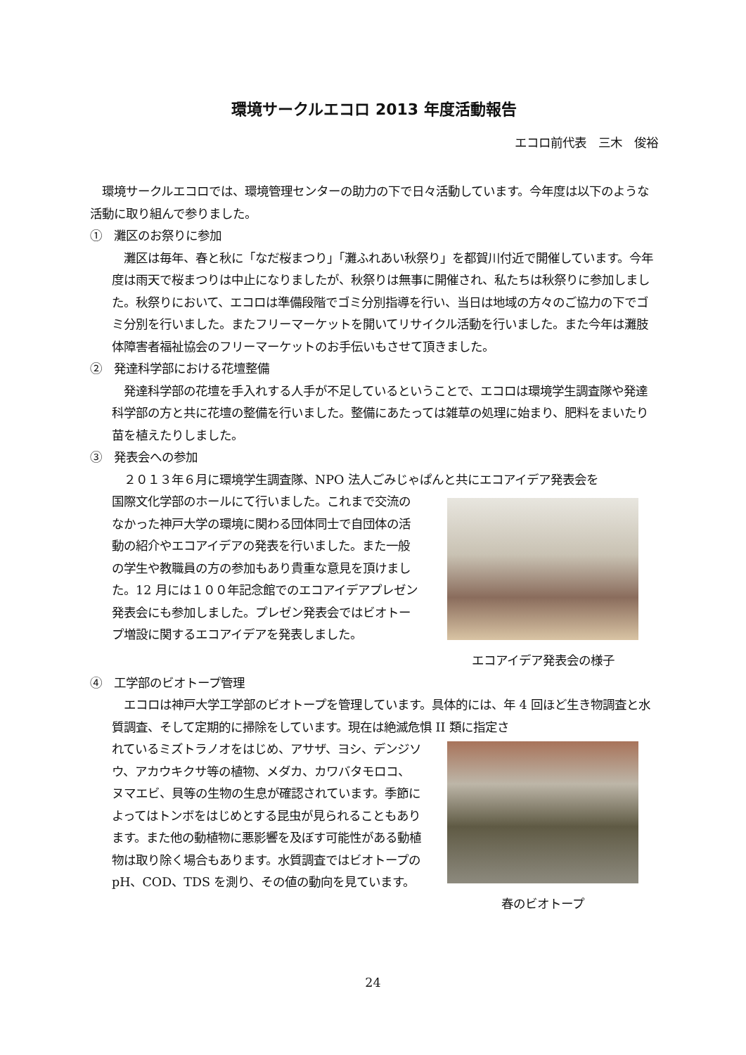環境サークルエコロ 2013 年度活動報告
エコロ前代表　三木　俊裕
　環境サークルエコロでは、環境管理センターの助力の下で日々活動しています。今年度は以下のような活動に取り組んで参りました。
①　灘区のお祭りに参加
　灘区は毎年、春と秋に「なだ桜まつり」「灘ふれあい秋祭り」を都賀川付近で開催しています。今年度は雨天で桜まつりは中止になりましたが、秋祭りは無事に開催され、私たちは秋祭りに参加しました。秋祭りにおいて、エコロは準備段階でゴミ分別指導を行い、当日は地域の方々のご協力の下でゴミ分別を行いました。またフリーマーケットを開いてリサイクル活動を行いました。また今年は灘肢体障害者福祉協会のフリーマーケットのお手伝いもさせて頂きました。
②　発達科学部における花壇整備
　発達科学部の花壇を手入れする人手が不足しているということで、エコロは環境学生調査隊や発達科学部の方と共に花壇の整備を行いました。整備にあたっては雑草の処理に始まり、肥料をまいたり苗を植えたりしました。
③　発表会への参加
　２０１３年６月に環境学生調査隊、NPO 法人ごみじゃぱんと共にエコアイデア発表会を
国際文化学部のホールにて行いました。これまで交流のなかった神戸大学の環境に関わる団体同士で自団体の活動の紹介やエコアイデアの発表を行いました。また一般の学生や教職員の方の参加もあり貴重な意見を頂けました。12 月には１００年記念館でのエコアイデアプレゼン発表会にも参加しました。プレゼン発表会ではビオトープ増設に関するエコアイデアを発表しました。
エコアイデア発表会の様子
④　工学部のビオトープ管理
　エコロは神戸大学工学部のビオトープを管理しています。具体的には、年 4 回ほど生き物調査と水質調査、そして定期的に掃除をしています。現在は絶滅危惧 II 類に指定さ
れているミズトラノオをはじめ、アサザ、ヨシ、デンジソウ、アカウキクサ等の植物、メダカ、カワバタモロコ、ヌマエビ、貝等の生物の生息が確認されています。季節によってはトンボをはじめとする昆虫が見られることもあります。また他の動植物に悪影響を及ぼす可能性がある動植物は取り除く場合もあります。水質調査ではビオトープの pH、COD、TDS を測り、その値の動向を見ています。
春のビオトープ
24